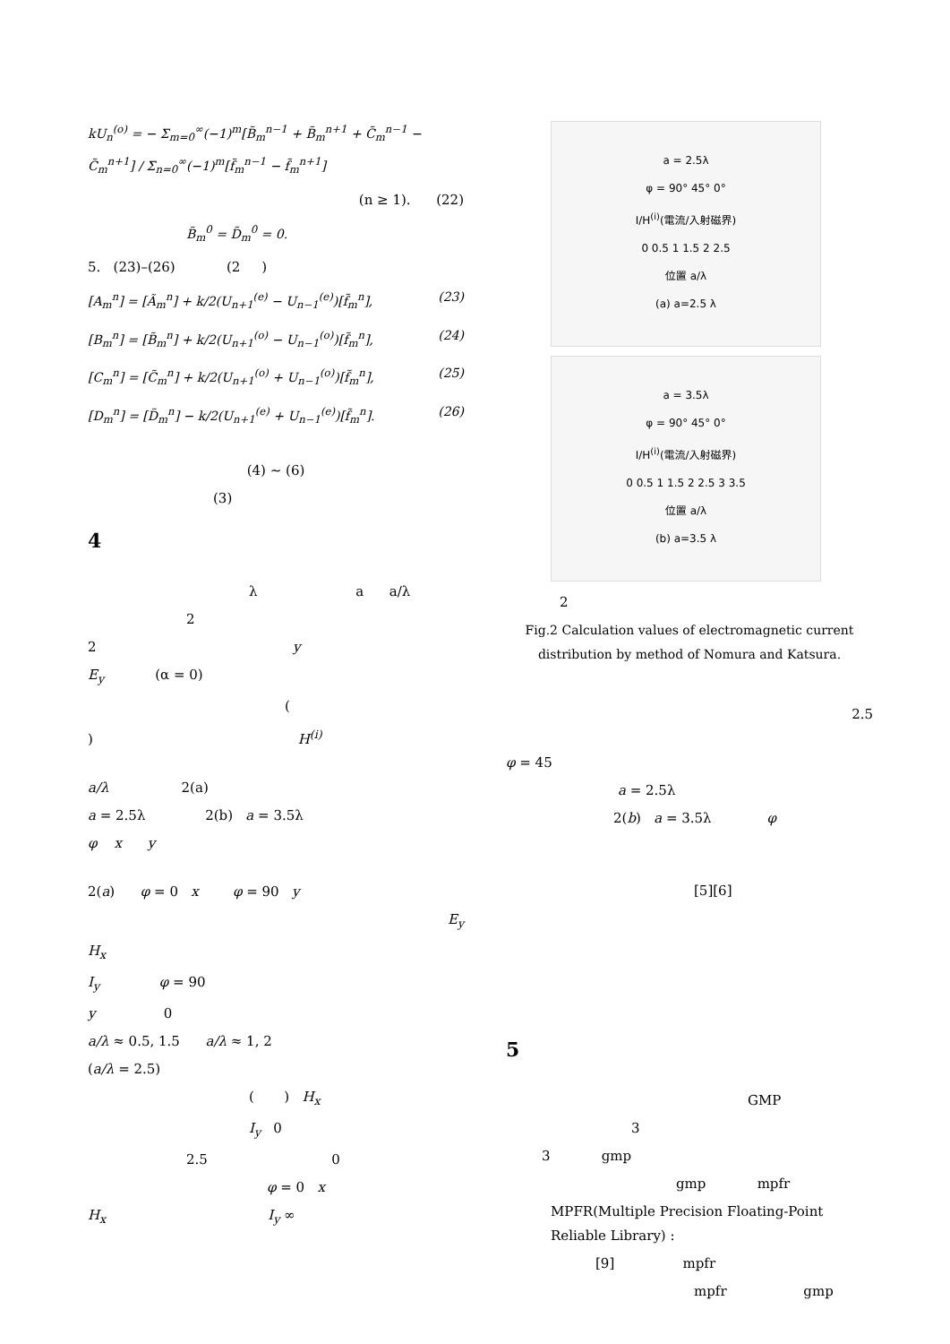kU<sub>n</sub><sup>(o)</sup> = − Σ<sub>m=0</sub><sup>∞</sup>(−1)<sup>m</sup>[B̃<sub>m</sub><sup>n−1</sup> + B̃<sub>m</sub><sup>n+1</sup> + C̃<sub>m</sub><sup>n−1</sup> − C̃<sub>m</sub><sup>n+1</sup>] / Σ<sub>n=0</sub><sup>∞</sup>(−1)<sup>m</sup>[f̃<sub>m</sub><sup>n−1</sup> − f̃<sub>m</sub><sup>n+1</sup>]
(n ≥ 1). (22)
B̃<sub>m</sub><sup>0</sup> = D̃<sub>m</sub><sup>0</sup> = 0.
5. (23)–(26) (2 )
[A<sub>m</sub><sup>n</sup>] = [Ã<sub>m</sub><sup>n</sup>] + k/2(U<sub>n+1</sub><sup>(e)</sup> − U<sub>n−1</sub><sup>(e)</sup>)[f̃<sub>m</sub><sup>n</sup>], (23)
[B<sub>m</sub><sup>n</sup>] = [B̃<sub>m</sub><sup>n</sup>] + k/2(U<sub>n+1</sub><sup>(o)</sup> − U<sub>n−1</sub><sup>(o)</sup>)[f̃<sub>m</sub><sup>n</sup>], (24)
[C<sub>m</sub><sup>n</sup>] = [C̃<sub>m</sub><sup>n</sup>] + k/2(U<sub>n+1</sub><sup>(o)</sup> + U<sub>n−1</sub><sup>(o)</sup>)[f̃<sub>m</sub><sup>n</sup>], (25)
[D<sub>m</sub><sup>n</sup>] = [D̃<sub>m</sub><sup>n</sup>] − k/2(U<sub>n+1</sub><sup>(e)</sup> + U<sub>n−1</sub><sup>(e)</sup>)[f̃<sub>m</sub><sup>n</sup>]. (26)
(4) ∼ (6)
(3)
4
λ a a/λ
2
2 y
E<sub>y</sub> (α = 0)
(
) H<sup>(i)</sup>
a/λ 2(a)
a = 2.5λ 2(b) a = 3.5λ
φ x y
2(a) φ = 0 x φ = 90 y
E<sub>y</sub>
H<sub>x</sub>
I<sub>y</sub> φ = 90
y 0
a/λ ≈ 0.5, 1.5 a/λ ≈ 1, 2
(a/λ = 2.5)
( ) H<sub>x</sub>
I<sub>y</sub> 0
2.5 0
φ = 0 x
H<sub>x</sub> I<sub>y</sub> ∞
a = 2.5λ
φ = 90° 45° 0°
I/H<sup>(i)</sup>(電流/入射磁界)
0 0.5 1 1.5 2 2.5
位置 a/λ
(a) a=2.5 λ
a = 3.5λ
φ = 90° 45° 0°
I/H<sup>(i)</sup>(電流/入射磁界)
0 0.5 1 1.5 2 2.5 3 3.5
位置 a/λ
(b) a=3.5 λ
2
Fig.2 Calculation values of electromagnetic current distribution by method of Nomura and Katsura.
2.5
φ = 45
a = 2.5λ
2(b) a = 3.5λ φ
[5][6]
5
GMP
3
3 gmp
gmp mpfr
MPFR(Multiple Precision Floating-Point Reliable Library) :
[9] mpfr
mpfr gmp